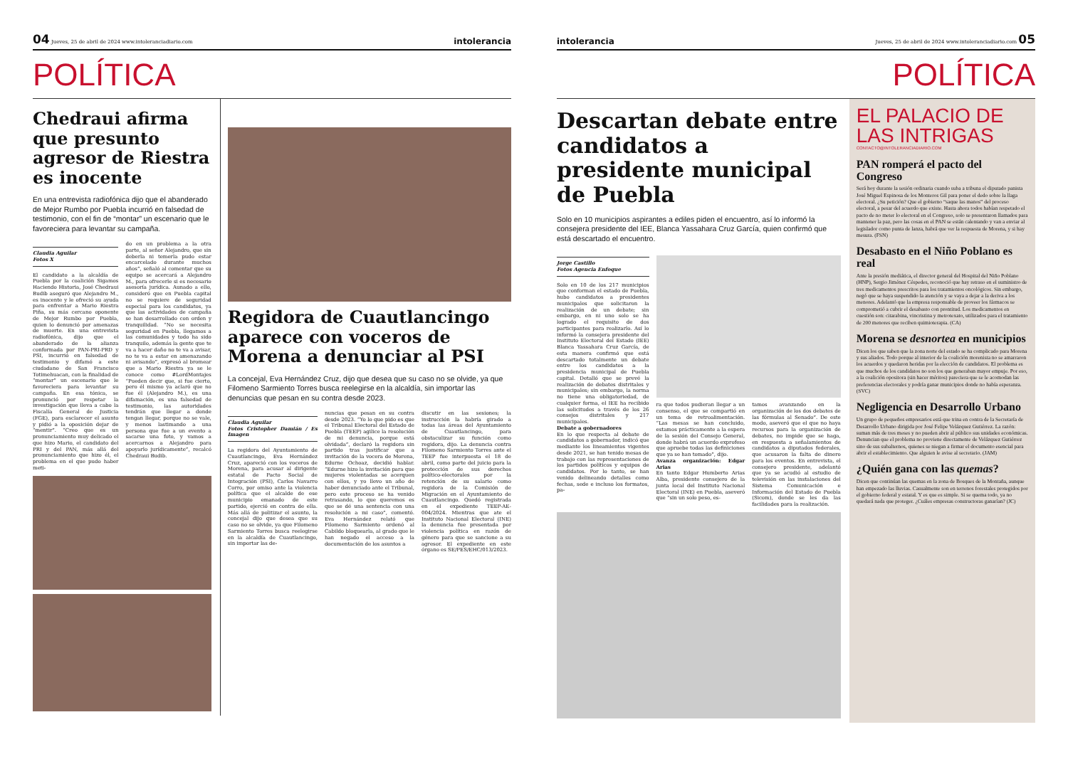04 Jueves, 25 de abril de 2024 www.intoleranciadiario.com
intolerancia
POLÍTICA
Chedraui afirma que presunto agresor de Riestra es inocente
En una entrevista radiofónica dijo que el abanderado de Mejor Rumbo por Puebla incurrió en falsedad de testimonio, con el fin de “montar” un escenario que le favoreciera para levantar su campaña.
Claudia Aguilar
Fotos X
El candidato a la alcaldía de Puebla por la coalición Sigamos Haciendo Historia, José Chedraui Budib aseguró que Alejandro M., es inocente y le ofreció su ayuda para enfrentar a Mario Riestra Piña, su más cercano oponente de Mejor Rumbo por Puebla, quien lo denunció por amenazas de muerte. En una entrevista radiofónica, dijo que el abanderado de la alianza conformada por PAN-PRI-PRD y PSI, incurrió en falsedad de testimonio y difamó a este ciudadano de San Francisco Totimehuacan, con la finalidad de “montar” un escenario que le favoreciera para levantar su campaña. En esa tónica, se pronunció por respetar la investigación que lleva a cabo la Fiscalía General de Justicia (FGE), para esclarecer el asunto y pidió a la oposición dejar de “mentir”. “Creo que es un pronunciamiento muy delicado el que hizo Mario, el candidato del PRI y del PAN, más allá del pronunciamiento que hizo él, el problema en el que pudo haber meti-
do en un problema a la otra parte, al señor Alejandro, que sin deberla ni temerla pudo estar encarcelado durante muchos años”, señaló al comentar que su equipo se acercará a Alejandro M., para ofrecerle si es necesario asesoría jurídica. Aunado a ello, consideró que en Puebla capital no se requiere de seguridad especial para los candidatos, ya que las actividades de campaña se han desarrollado con orden y tranquilidad. “No se necesita seguridad en Puebla, llegamos a las comunidades y todo ha sido tranquilo, además la gente que te va a hacer daño no te va a avisar, no te va a estar en amenazando ni avisando”, expresó al bromear que a Mario Riestra ya se le conoce como #LordMontajes “Pueden decir que, si fue cierto, pero él mismo ya aclaró que no fue él (Alejandro M.), es una difamación, es una falsedad de testimonio, las autoridades tendrán que llegar a donde tengan llegar, porque no se vale, y menos lastimando a una persona que fue a un evento a sacarse una foto, y vamos a acercarnos a Alejandro para apoyarlo jurídicamente”, recalcó Chedraui Budib.
Regidora de Cuautlancingo aparece con voceros de Morena a denunciar al PSI
La concejal, Eva Hernández Cruz, dijo que desea que su caso no se olvide, ya que Filomeno Sarmiento Torres busca reelegirse en la alcaldía, sin importar las denuncias que pesan en su contra desde 2023.
Claudia Aguilar
Fotos Cristopher Damián / Es Imagen
La regidora del Ayuntamiento de Cuautlancingo, Eva Hernández Cruz, apareció con los voceros de Morena, para acusar al dirigente estatal de Pacto Social de Integración (PSI), Carlos Navarro Corro, por omiso ante la violencia política que el alcalde de ese municipio emanado de este partido, ejerció en contra de ella. Más allá de politizar el asunto, la concejal dijo que desea que su caso no se olvide, ya que Filomeno Sarmiento Torres busca reelegirse en la alcaldía de Cuautlancingo, sin importar las de-
nuncias que pesan en su contra desde 2023. “Yo lo que pido es que el Tribunal Electoral del Estado de Puebla (TEEP) agilice la resolución de mi denuncia, porque está olvidada”, declaró la regidora sin partido tras justificar que a invitación de la vocera de Morena, Edurne Ochoaz, decidió hablar. “Edurne hizo la invitación para que mujeres violentadas se acerquen con ellos, y yo llevo un año de haber denunciado ante el Tribunal, pero este proceso se ha venido retrasando, lo que queremos es que se dé una sentencia con una resolución a mi caso”, comentó. Eva Hernández relató que Filomeno Sarmiento ordenó al Cabildo bloquearla, al grado que le han negado el acceso a la documentación de los asuntos a
discutir en las sesiones; la instrucción la habría girado a todas las áreas del Ayuntamiento de Cuautlancingo, para obstaculizar su función como regidora, dijo. La denuncia contra Filomeno Sarmiento Torres ante el TEEP fue interpuesta el 18 de abril, como parte del juicio para la protección de sus derechos político-electorales por la retención de su salario como regidora de la Comisión de Migración en el Ayuntamiento de Cuautlancingo. Quedó registrada en el expediente TEEP-AE-004/2024. Mientras que ate el Instituto Nacional Electoral (INE) la denuncia fue presentada por violencia política en razón de género para que se sancione a su agresor. El expediente en este órgano es SE/PES/EHC/013/2023.
intolerancia
Jueves, 25 de abril de 2024 www.intoleranciadiario.com 05
POLÍTICA
Descartan debate entre candidatos a presidente municipal de Puebla
Solo en 10 municipios aspirantes a ediles piden el encuentro, así lo informó la consejera presidente del IEE, Blanca Yassahara Cruz García, quien confirmó que está descartado el encuentro.
Jorge Castillo
Fotos Agencia Enfoque
Solo en 10 de los 217 municipios que conforman el estado de Puebla, hubo candidatos a presidentes municipales que solicitaron la realización de un debate; sin embargo, en ni uno solo se ha logrado el requisito de dos participantes para realizarlo. Así lo informó la consejera presidente del Instituto Electoral del Estado (IEE) Blanca Yassahara Cruz García, de esta manera confirmó que está descartado totalmente un debate entre los candidatos a la presidencia municipal de Puebla capital. Detalló que se prevé la realización de debates distritales y municipales; sin embargo, la norma no tiene una obligatoriedad, de cualquier forma, el IEE ha recibido las solicitudes a través de los 26 consejos distritales y 217 municipales.
Debate a gobernadores
En lo que respecta al debate de candidatos a gobernador, indicó que mediante los lineamientos vigentes desde 2021, se han tenido mesas de trabajo con las representaciones de los partidos políticos y equipos de candidatos. Por lo tanto, se han venido delineando detalles como fechas, sede e incluso los formatos, pa-
ra que todos pudieran llegar a un consenso, el que se compartió en un tema de retroalimentación. “Las mesas se han concluido, estamos prácticamente a la espera de la sesión del Consejo General, donde habrá un acuerdo exprofeso que apruebe todas las definiciones que ya se han tomado”, dijo.
Avanza organización: Edgar Arias
En tanto Edgar Humberto Arias Alba, presidente consejero de la junta local del Instituto Nacional Electoral (INE) en Puebla, aseveró que “sin un solo peso, es-
tamos avanzando en la organización de los dos debates de las fórmulas al Senado”. De este modo, aseveró que el que no haya recursos para la organización de debates, no impide que se haga, en respuesta a señalamientos de candidatos a diputados federales, que acusaron la falta de dinero para los eventos. En entrevista, el consejero presidente, adelantó que ya se acudió al estudio de televisión en las instalaciones del Sistema Comunicación e Información del Estado de Puebla (Sicom), donde se les da las facilidades para la realización.
EL PALACIO DE LAS INTRIGAS
CONTACTO@INTOLERANCIADIARIO.COM
PAN romperá el pacto del Congreso
Será hoy durante la sesión ordinaria cuando suba a tribuna el diputado panista José Miguel Espinosa de los Monteros Gil para poner el dedo sobre la llaga electoral. ¿Su petición? Que el gobierno “saque las manos” del proceso electoral, a pesar del acuerdo que existe. Hasta ahora todos habían respetado el pacto de no meter lo electoral en el Congreso, solo se presentaron llamados para mantener la paz, pero las cosas en el PAN se están calentando y van a enviar al legislador como punta de lanza, habrá que ver la respuesta de Morena, y si hay mesura. (FSN)
Desabasto en el Niño Poblano es real
Ante la presión mediática, el director general del Hospital del Niño Poblano (HNP), Sergio Jiménez Céspedes, reconoció que hay retraso en el suministro de tres medicamentos prescritos para los tratamientos oncológicos. Sin embargo, negó que se haya suspendido la atención y se vaya a dejar a la deriva a los menores. Adelantó que la empresa responsable de proveer los fármacos se comprometió a cubrir el desabasto con prontitud. Los medicamentos en cuestión son: citarabina, vincristina y metrotexato, utilizados para el tratamiento de 200 menores que reciben quimioterapia. (CA)
Morena se desnortea en municipios
Dicen los que saben que la zona norte del estado se ha complicado para Morena y sus aliados. Todo porque al interior de la coalición morenista no se amarraron los acuerdos y quedaron heridas por la elección de candidatos. El problema es que muchos de los candidatos no son los que generaban mayor empuje. Por eso, a la coalición opositora (sin hacer méritos) pareciera que se le acomodan las preferencias electorales y podría ganar municipios donde no había esperanza. (SVC)
Negligencia en Desarrollo Urbano
Un grupo de pequeños empresarios está que trina en contra de la Secretaría de Desarrollo Urbano dirigida por José Felipe Velázquez Gutiérrez. La razón: suman más de tres meses y no pueden abrir al público sus unidades económicas. Denuncian que el problema no proviene directamente de Velázquez Gutiérrez sino de sus subalternos, quienes se niegan a firmar el documento esencial para abrir el establecimiento. Que alguien le avise al secretario. (JAM)
¿Quién gana con las quemas?
Dicen que continúan las quemas en la zona de Bosques de la Montaña, aunque han empezado las lluvias. Casualmente son en terrenos forestales protegidos por el gobierno federal y estatal. Y es que es simple. Si se quema todo, ya no quedará nada que proteger. ¿Cuáles empresas constructoras ganarían? (JC)